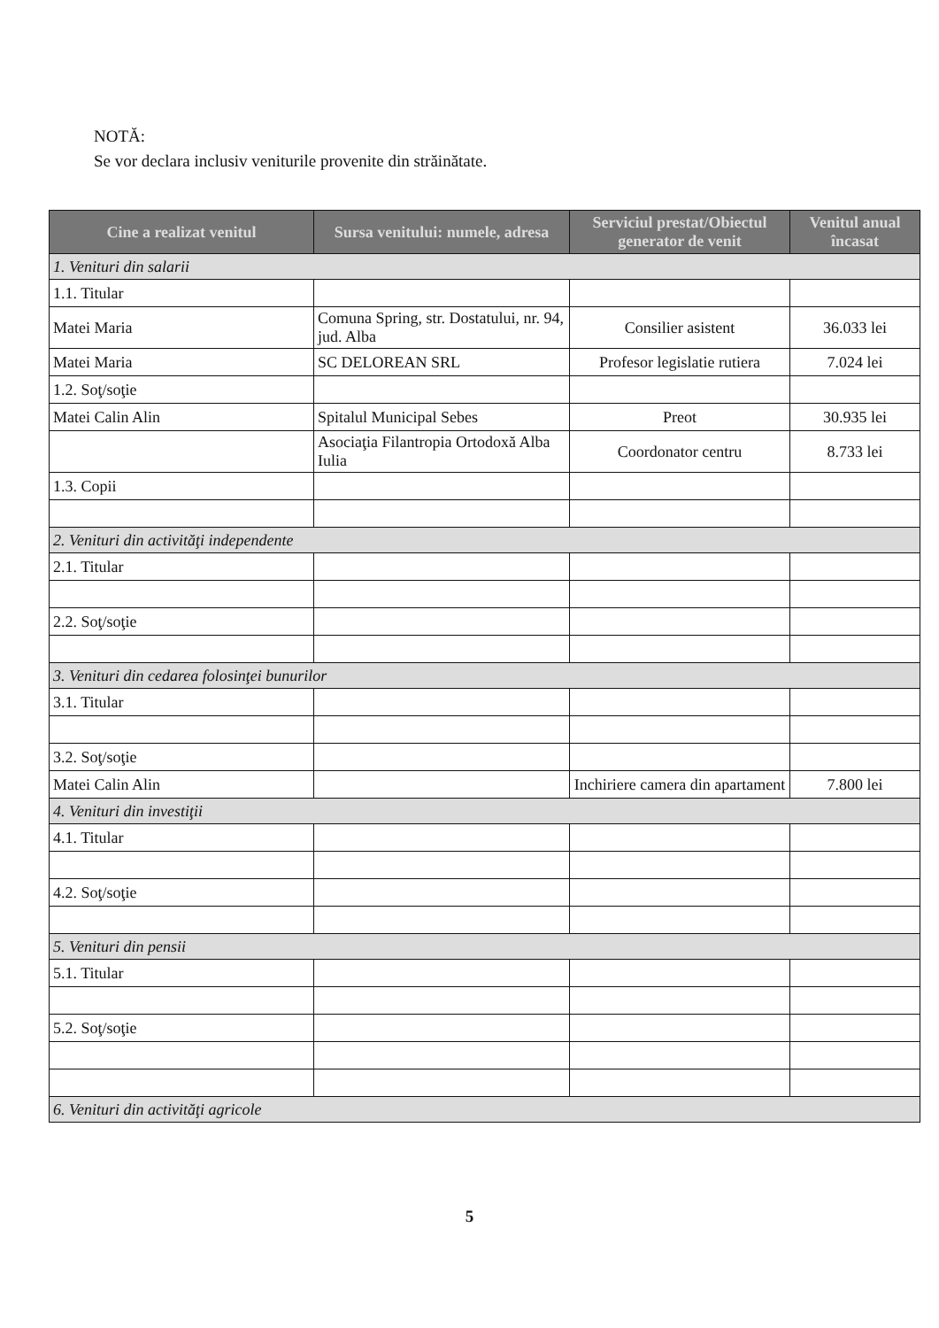NOTĂ:
Se vor declara inclusiv veniturile provenite din străinătate.
| Cine a realizat venitul | Sursa venitului: numele, adresa | Serviciul prestat/Obiectul generator de venit | Venitul anual încasat |
| --- | --- | --- | --- |
| 1. Venituri din salarii | | | |
| 1.1. Titular | | | |
| Matei Maria | Comuna Spring, str. Dostatului, nr. 94, jud. Alba | Consilier asistent | 36.033 lei |
| Matei Maria | SC DELOREAN SRL | Profesor legislatie rutiera | 7.024 lei |
| 1.2. Soţ/soţie | | | |
| Matei Calin Alin | Spitalul Municipal Sebes | Preot | 30.935 lei |
| | Asociaţia Filantropia Ortodoxă Alba Iulia | Coordonator centru | 8.733 lei |
| 1.3. Copii | | | |
| 2. Venituri din activităţi independente | | | |
| 2.1. Titular | | | |
| 2.2. Soţ/soţie | | | |
| 3. Venituri din cedarea folosinţei bunurilor | | | |
| 3.1. Titular | | | |
| 3.2. Soţ/soţie | | | |
| Matei Calin Alin | | Inchiriere camera din apartament | 7.800 lei |
| 4. Venituri din investiţii | | | |
| 4.1. Titular | | | |
| 4.2. Soţ/soţie | | | |
| 5. Venituri din pensii | | | |
| 5.1. Titular | | | |
| 5.2. Soţ/soţie | | | |
| 6. Venituri din activităţi agricole | | | |
5